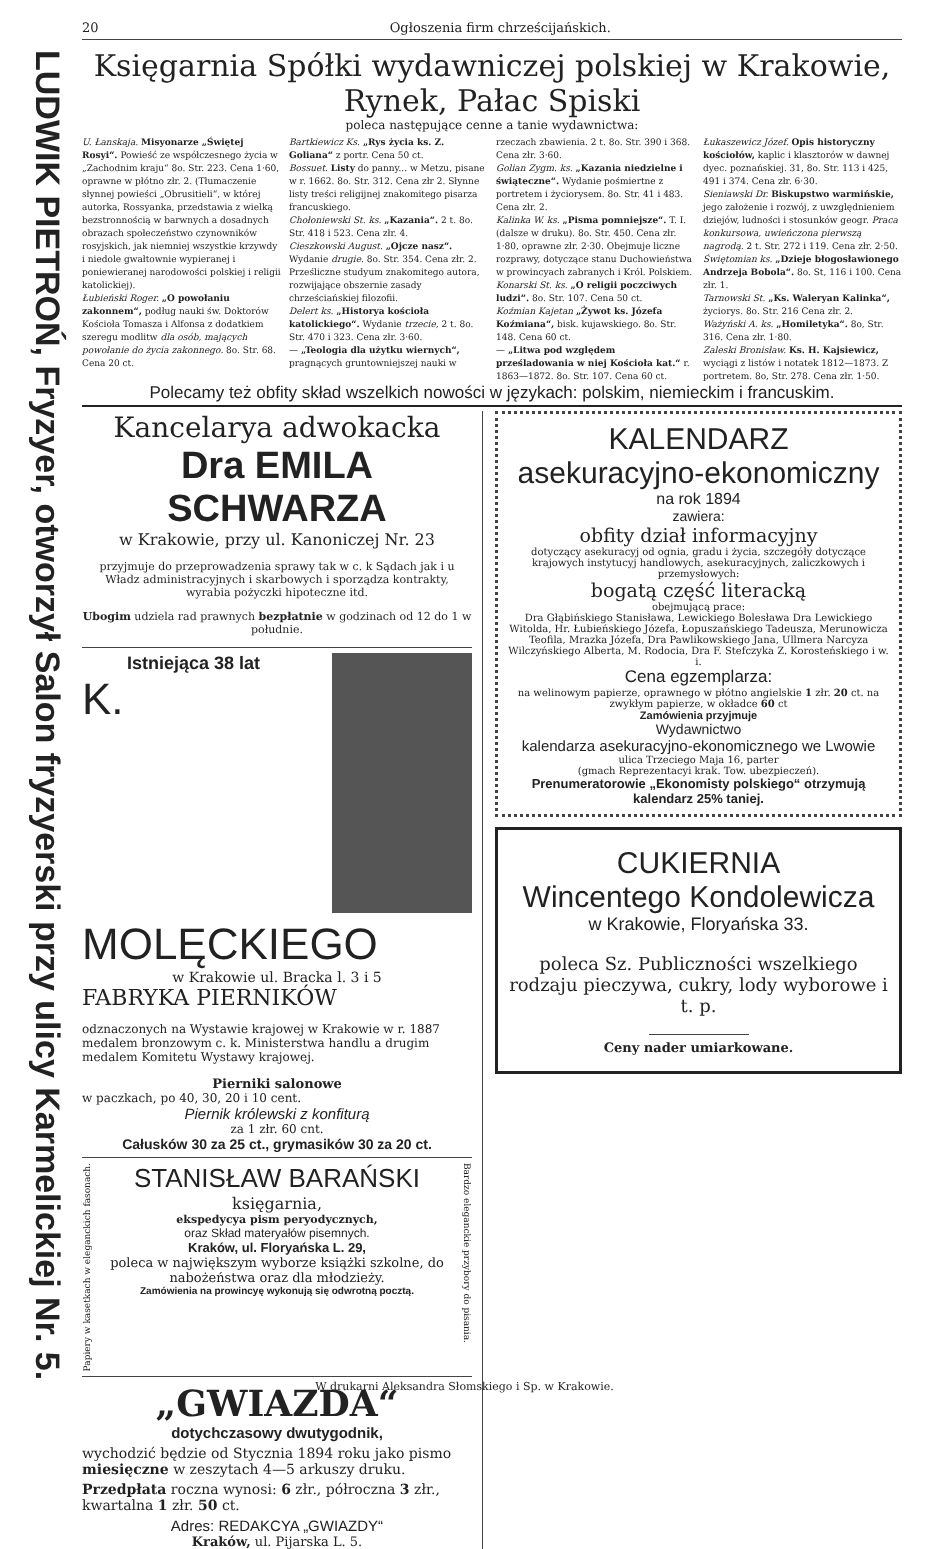LUDWIK PIETROŃ, Fryzyer, otworzył Salon fryzyerski przy ulicy Karmelickiej Nr. 5.
20 Ogłoszenia firm chrześcijańskich.
Księgarnia Spółki wydawniczej polskiej w Krakowie, Rynek, Pałac Spiski
poleca następujące cenne a tanie wydawnictwa:
U. Łanskaja. Misyonarze „Świętej Rosyi“. Powieść ze współczesnego życia w „Zachodnim kraju“ 8o. Str. 223. Cena 1·60, oprawne w płótno złr. 2. (Tłumaczenie słynnej powieści „Obrusitieli“, w której autorka, Rossyanka, przedstawia z wielką bezstronnością w barwnych a dosadnych obrazach społeczeństwo czynowników rosyjskich, jak niemniej wszystkie krzywdy i niedole gwałtownie wypieranej i poniewieranej narodowości polskiej i religii katolickiej).
Łubieński Roger. „O powołaniu zakonnem“, podług nauki św. Doktorów Kościoła Tomasza i Alfonsa z dodatkiem szeregu modlitw dla osób, mających powołanie do życia zakonnego. 8o. Str. 68. Cena 20 ct.
Bartkiewicz Ks. „Rys życia ks. Z. Goliana“ z portr. Cena 50 ct.
Bossuet. Listy do panny... w Metzu, pisane w r. 1662. 8o. Str. 312. Cena złr 2. Słynne listy treści religijnej znakomitego pisarza francuskiego.
Chołoniewski St. ks. „Kazania“. 2 t. 8o. Str. 418 i 523. Cena złr. 4.
Cieszkowski August. „Ojcze nasz“. Wydanie drugie. 8o. Str. 354. Cena złr. 2. Prześliczne studyum znakomitego autora, rozwijające obszernie zasady chrześciańskiej filozofii.
Delert ks. „Historya kościoła katolickiego“. Wydanie trzecie, 2 t. 8o. Str. 470 i 323. Cena złr. 3·60.
— „Teologia dla użytku wiernych“, pragnących gruntowniejszej nauki w rzeczach zbawienia. 2 t. 8o. Str. 390 i 368. Cena złr. 3·60.
Golian Zygm. ks. „Kazania niedzielne i świąteczne“. Wydanie pośmiertne z portretem i życiorysem. 8o. Str. 41 i 483. Cena złr. 2.
Kalinka W. ks. „Pisma pomniejsze“. T. I. (dalsze w druku). 8o. Str. 450. Cena złr. 1·80, oprawne złr. 2·30. Obejmuje liczne rozprawy, dotyczące stanu Duchowieństwa w prowincyach zabranych i Król. Polskiem.
Konarski St. ks. „O religii poczciwych ludzi“. 8o. Str. 107. Cena 50 ct.
Koźmian Kajetan „Żywot ks. Józefa Koźmiana“, bisk. kujawskiego. 8o. Str. 148. Cena 60 ct.
— „Litwa pod względem prześladowania w niej Kościoła kat.“ r. 1863—1872. 8o. Str. 107. Cena 60 ct.
Łukaszewicz Józef. Opis historyczny kościołów, kaplic i klasztorów w dawnej dyec. poznańskiej. 31, 8o. Str. 113 i 425, 491 i 374. Cena złr. 6·30.
Sieniawski Dr. Biskupstwo warmińskie, jego założenie i rozwój, z uwzględnieniem dziejów, ludności i stosunków geogr. Praca konkursowa, uwieńczona pierwszą nagrodą. 2 t. Str. 272 i 119. Cena złr. 2·50.
Świętomian ks. „Dzieje błogosławionego Andrzeja Bobola“. 8o. St, 116 i 100. Cena złr. 1.
Tarnowski St. „Ks. Waleryan Kalinka“, życiorys. 8o. Str. 216 Cena złr. 2.
Ważyński A. ks. „Homiletyka“. 8o, Str. 316. Cena złr. 1·80.
Zaleski Bronisław. Ks. H. Kajsiewicz, wyciągi z listów i notatek 1812—1873. Z portretem. 8o, Str. 278. Cena złr. 1·50.
Polecamy też obfity skład wszelkich nowości w językach: polskim, niemieckim i francuskim.
Kancelarya adwokacka
Dra EMILA SCHWARZA
w Krakowie, przy ul. Kanoniczej Nr. 23
przyjmuje do przeprowadzenia sprawy tak w c. k Sądach jak i u Władz administracyjnych i skarbowych i sporządza kontrakty, wyrabia pożyczki hipoteczne itd.
Ubogim udziela rad prawnych bezpłatnie w godzinach od 12 do 1 w południe.
Istniejąca 38 lat
K. MOLĘCKIEGO
w Krakowie ul. Bracka l. 3 i 5
FABRYKA PIERNIKÓW
odznaczonych na Wystawie krajowej w Krakowie w r. 1887 medalem bronzowym c. k. Ministerstwa handlu a drugim medalem Komitetu Wystawy krajowej.
Pierniki salonowe
w paczkach, po 40, 30, 20 i 10 cent.
Piernik królewski z konfiturą
za 1 złr. 60 cnt.
Całusków 30 za 25 ct., grymasików 30 za 20 ct.
Papiery w kasetkach w eleganckich fasonach.
STANISŁAW BARAŃSKI
księgarnia,
ekspedycya pism peryodycznych,
oraz Skład materyałów pisemnych.
Kraków, ul. Floryańska L. 29,
poleca w największym wyborze książki szkolne, do nabożeństwa oraz dla młodzieży.
Zamówienia na prowincyę wykonują się odwrotną pocztą.
Bardzo eleganckie przybory do pisania.
„GWIAZDA“
dotychczasowy dwutygodnik,
wychodzić będzie od Stycznia 1894 roku jako pismo miesięczne w zeszytach 4—5 arkuszy druku.
Przedpłata roczna wynosi: 6 złr., półroczna 3 złr., kwartalna 1 złr. 50 ct.
Adres: REDAKCYA „GWIAZDY“
Kraków, ul. Pijarska L. 5.
KALENDARZ
asekuracyjno-ekonomiczny
na rok 1894
zawiera:
obfity dział informacyjny
dotyczący asekuracyj od ognia, gradu i życia, szczegóły dotyczące krajowych instytucyj handlowych, asekuracyjnych, zaliczkowych i przemysłowych:
bogatą część literacką
obejmującą prace:
Dra Głąbińskiego Stanisława, Lewickiego Bolesława Dra Lewickiego Witolda, Hr. Łubieńskiego Józefa, Łopuszańskiego Tadeusza, Merunowicza Teofila, Mrazka Józefa, Dra Pawlikowskiego Jana, Ullmera Narcyza Wilczyńskiego Alberta, M. Rodocia, Dra F. Stefczyka Z. Korosteńskiego i w. i.
Cena egzemplarza:
na welinowym papierze, oprawnego w płótno angielskie 1 złr. 20 ct. na zwykłym papierze, w okładce 60 ct
Zamówienia przyjmuje
Wydawnictwo
kalendarza asekuracyjno-ekonomicznego we Lwowie
ulica Trzeciego Maja 16, parter
(gmach Reprezentacyi krak. Tow. ubezpieczeń).
Prenumeratorowie „Ekonomisty polskiego“ otrzymują kalendarz 25% taniej.
CUKIERNIA
Wincentego Kondolewicza
w Krakowie, Floryańska 33.
poleca Sz. Publiczności wszelkiego rodzaju pieczywa, cukry, lody wyborowe i t. p.
Ceny nader umiarkowane.
W drukarni Aleksandra Słomskiego i Sp. w Krakowie.